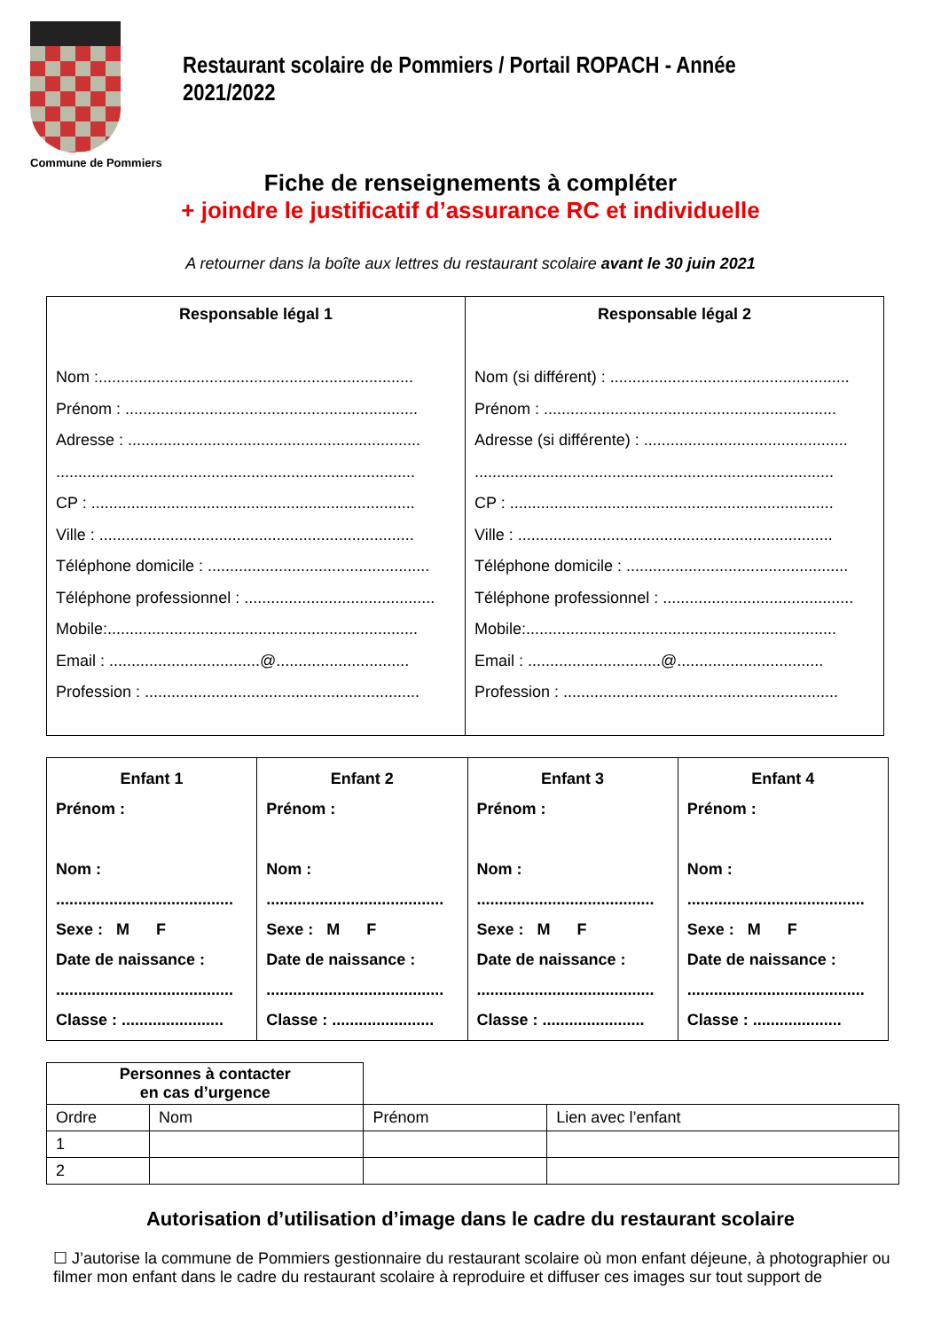Commune de Pommiers
Restaurant scolaire de Pommiers / Portail ROPACH - Année 2021/2022
Fiche de renseignements à compléter
+ joindre le justificatif d’assurance RC et individuelle
A retourner dans la boîte aux lettres du restaurant scolaire avant le 30 juin 2021
| Responsable légal 1 Nom :....................................................................... Prénom : .................................................................. Adresse : .................................................................. ................................................................................. CP : ......................................................................... Ville : ....................................................................... Téléphone domicile : .................................................. Téléphone professionnel : ........................................... Mobile:...................................................................... Email : ..................................@.............................. Profession : .............................................................. | Responsable légal 2 Nom (si différent) : ...................................................... Prénom : .................................................................. Adresse (si différente) : .............................................. ................................................................................. CP : ......................................................................... Ville : ....................................................................... Téléphone domicile : .................................................. Téléphone professionnel : ........................................... Mobile:...................................................................... Email : ..............................@................................. Profession : .............................................................. |
| Enfant 1 Prénom : Nom : ........................................ Sexe : M F Date de naissance : ........................................ Classe : ....................... | Enfant 2 Prénom : Nom : ........................................ Sexe : M F Date de naissance : ........................................ Classe : ....................... | Enfant 3 Prénom : Nom : ........................................ Sexe : M F Date de naissance : ........................................ Classe : ....................... | Enfant 4 Prénom : Nom : ........................................ Sexe : M F Date de naissance : ........................................ Classe : .................... |
| Personnes à contacter en cas d’urgence | | | |
| Ordre | Nom | Prénom | Lien avec l’enfant |
| 1 | | | |
| 2 | | | |
Autorisation d’utilisation d’image dans le cadre du restaurant scolaire
☐ J’autorise la commune de Pommiers gestionnaire du restaurant scolaire où mon enfant déjeune, à photographier ou filmer mon enfant dans le cadre du restaurant scolaire à reproduire et diffuser ces images sur tout support de